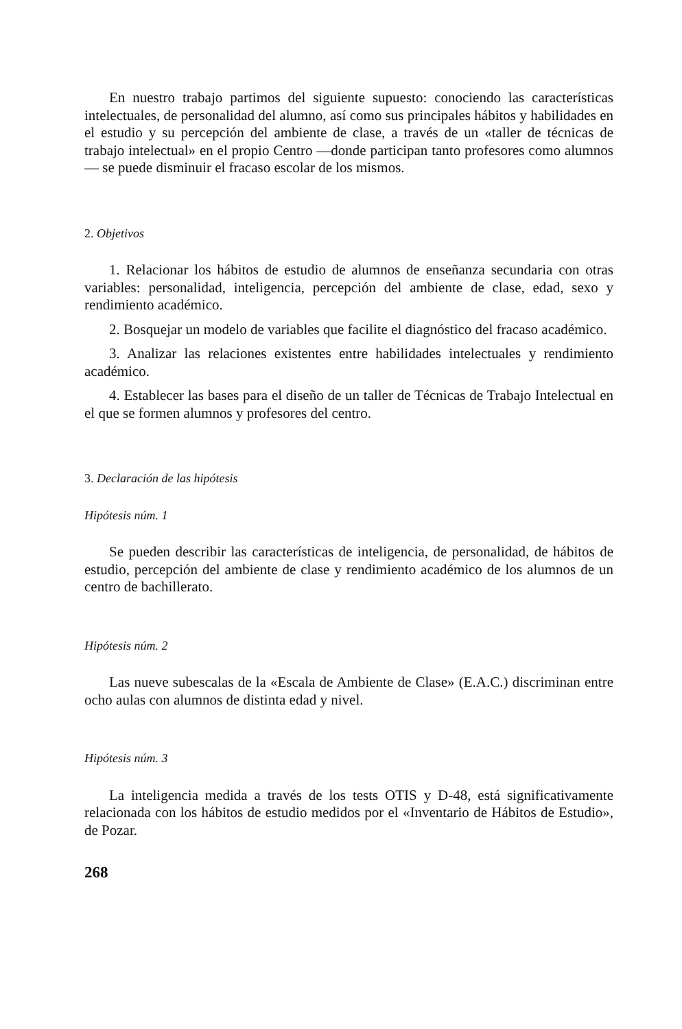En nuestro trabajo partimos del siguiente supuesto: conociendo las caracte­rísticas intelectuales, de personalidad del alumno, así como sus principales há­bitos y habilidades en el estudio y su percepción del ambiente de clase, a través de un «taller de técnicas de trabajo intelectual» en el propio Centro —donde participan tanto profesores como alumnos— se puede disminuir el fracaso es­colar de los mismos.
2. Objetivos
1. Relacionar los hábitos de estudio de alumnos de enseñanza secundaria con otras variables: personalidad, inteligencia, percepción del ambiente de cla­se, edad, sexo y rendimiento académico.
2. Bosquejar un modelo de variables que facilite el diagnóstico del fracaso académico.
3. Analizar las relaciones existentes entre habilidades intelectuales y ren­dimiento académico.
4. Establecer las bases para el diseño de un taller de Técnicas de Trabajo Intelectual en el que se formen alumnos y profesores del centro.
3. Declaración de las hipótesis
Hipótesis núm. 1
Se pueden describir las características de inteligencia, de personalidad, de hábitos de estudio, percepción del ambiente de clase y rendimiento académico de los alumnos de un centro de bachillerato.
Hipótesis núm. 2
Las nueve subescalas de la «Escala de Ambiente de Clase» (E.A.C.) discrimi­nan entre ocho aulas con alumnos de distinta edad y nivel.
Hipótesis núm. 3
La inteligencia medida a través de los tests OTIS y D-48, está significativa­mente relacionada con los hábitos de estudio medidos por el «Inventario de Há­bitos de Estudio», de Pozar.
268